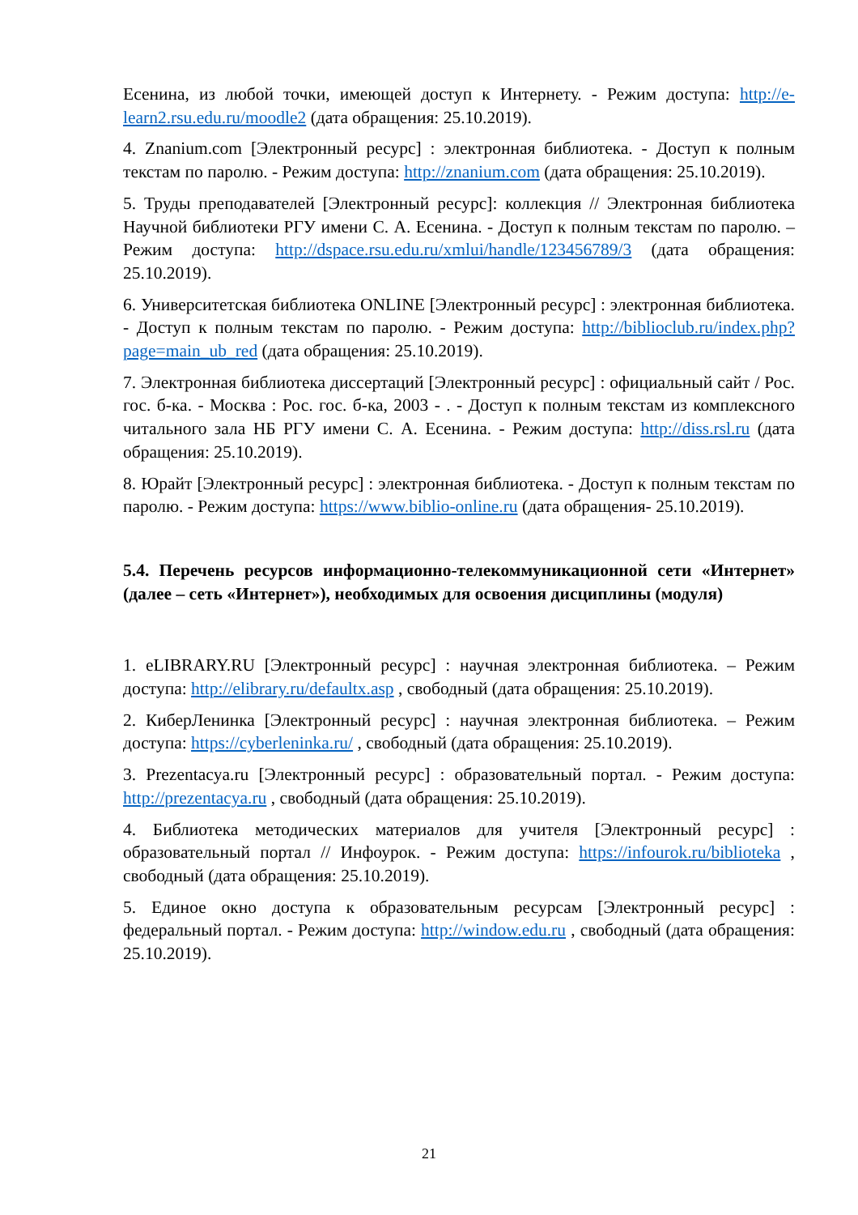Есенина, из любой точки, имеющей доступ к Интернету. - Режим доступа: http://e-learn2.rsu.edu.ru/moodle2 (дата обращения: 25.10.2019).
4. Znanium.com [Электронный ресурс] : электронная библиотека. - Доступ к полным текстам по паролю. - Режим доступа: http://znanium.com (дата обращения: 25.10.2019).
5. Труды преподавателей [Электронный ресурс]: коллекция // Электронная библиотека Научной библиотеки РГУ имени С. А. Есенина. - Доступ к полным текстам по паролю. – Режим доступа: http://dspace.rsu.edu.ru/xmlui/handle/123456789/3 (дата обращения: 25.10.2019).
6. Университетская библиотека ONLINE [Электронный ресурс] : электронная библиотека. - Доступ к полным текстам по паролю. - Режим доступа: http://biblioclub.ru/index.php?page=main_ub_red (дата обращения: 25.10.2019).
7. Электронная библиотека диссертаций [Электронный ресурс] : официальный сайт / Рос. гос. б-ка. - Москва : Рос. гос. б-ка, 2003 - . - Доступ к полным текстам из комплексного читального зала НБ РГУ имени С. А. Есенина. - Режим доступа: http://diss.rsl.ru (дата обращения: 25.10.2019).
8. Юрайт [Электронный ресурс] : электронная библиотека. - Доступ к полным текстам по паролю. - Режим доступа: https://www.biblio-online.ru (дата обращения- 25.10.2019).
5.4. Перечень ресурсов информационно-телекоммуникационной сети «Интернет» (далее – сеть «Интернет»), необходимых для освоения дисциплины (модуля)
1. eLIBRARY.RU [Электронный ресурс] : научная электронная библиотека. – Режим доступа: http://elibrary.ru/defaultx.asp , свободный (дата обращения: 25.10.2019).
2. КиберЛенинка [Электронный ресурс] : научная электронная библиотека. – Режим доступа: https://cyberleninka.ru/ , свободный (дата обращения: 25.10.2019).
3. Prezentacya.ru [Электронный ресурс] : образовательный портал. - Режим доступа: http://prezentacya.ru , свободный (дата обращения: 25.10.2019).
4. Библиотека методических материалов для учителя [Электронный ресурс] : образовательный портал // Инфоурок. - Режим доступа: https://infourok.ru/biblioteka , свободный (дата обращения: 25.10.2019).
5. Единое окно доступа к образовательным ресурсам [Электронный ресурс] : федеральный портал. - Режим доступа: http://window.edu.ru , свободный (дата обращения: 25.10.2019).
21